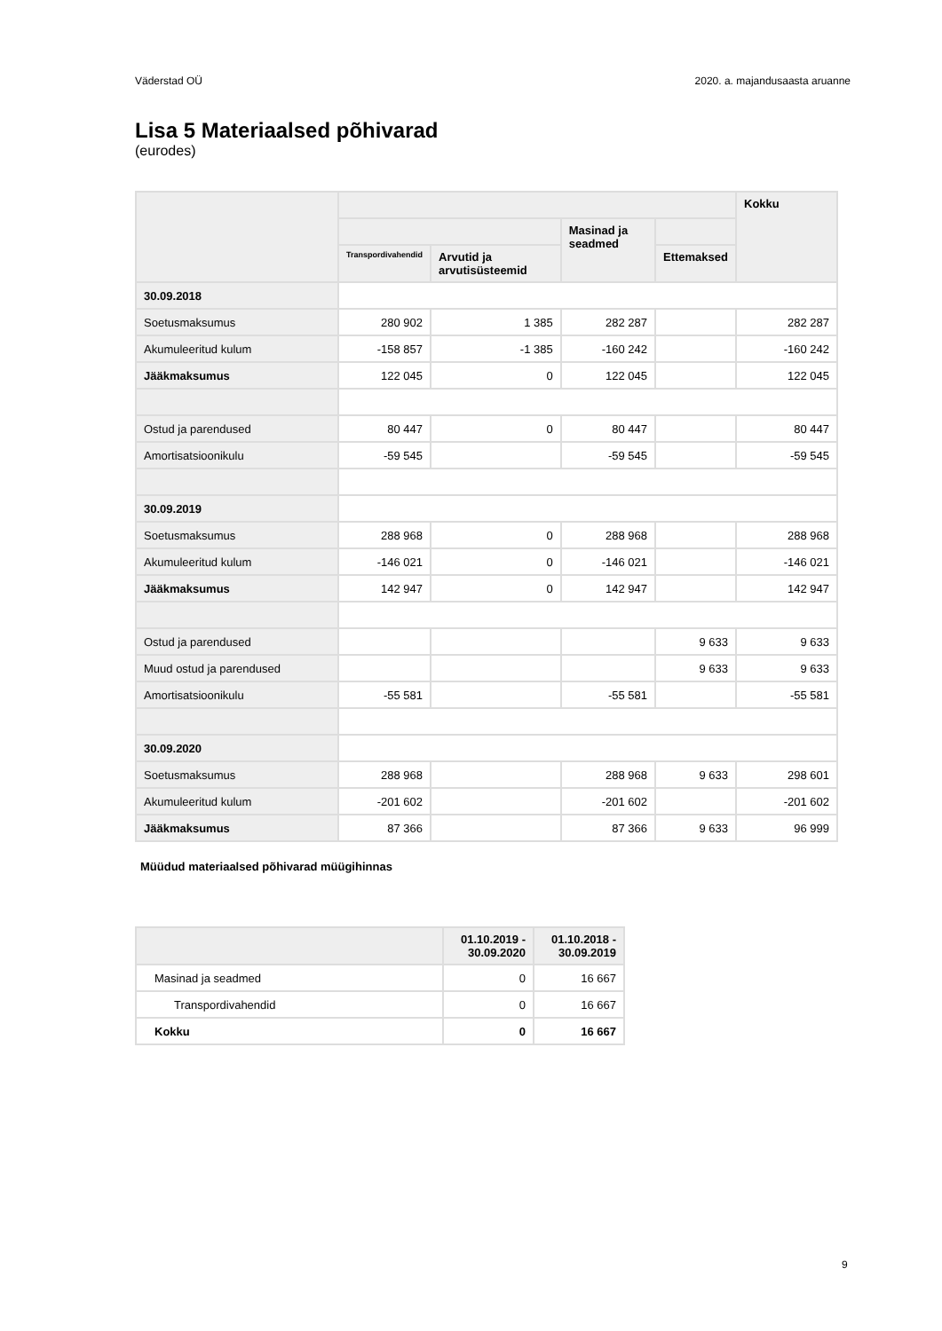Väderstad OÜ 2020. a. majandusaasta aruanne
Lisa 5 Materiaalsed põhivarad
(eurodes)
| | | | | | Kokku |
| --- | --- | --- | --- | --- | --- |
| | | | Masinad ja seadmed | | |
| | Transpordivahendid | Arvutid ja arvutisüsteemid | | Ettemaksed | |
| 30.09.2018 | | | | | |
| Soetusmaksumus | 280 902 | 1 385 | 282 287 | | 282 287 |
| Akumuleeritud kulum | -158 857 | -1 385 | -160 242 | | -160 242 |
| Jääkmaksumus | 122 045 | 0 | 122 045 | | 122 045 |
| Ostud ja parendused | 80 447 | 0 | 80 447 | | 80 447 |
| Amortisatsioonikulu | -59 545 | | -59 545 | | -59 545 |
| 30.09.2019 | | | | | |
| Soetusmaksumus | 288 968 | 0 | 288 968 | | 288 968 |
| Akumuleeritud kulum | -146 021 | 0 | -146 021 | | -146 021 |
| Jääkmaksumus | 142 947 | 0 | 142 947 | | 142 947 |
| Ostud ja parendused | | | | 9 633 | 9 633 |
| Muud ostud ja parendused | | | | 9 633 | 9 633 |
| Amortisatsioonikulu | -55 581 | | -55 581 | | -55 581 |
| 30.09.2020 | | | | | |
| Soetusmaksumus | 288 968 | | 288 968 | 9 633 | 298 601 |
| Akumuleeritud kulum | -201 602 | | -201 602 | | -201 602 |
| Jääkmaksumus | 87 366 | | 87 366 | 9 633 | 96 999 |
Müüdud materiaalsed põhivarad müügihinnas
| | 01.10.2019 - 30.09.2020 | 01.10.2018 - 30.09.2019 |
| --- | --- | --- |
| Masinad ja seadmed | 0 | 16 667 |
| Transpordivahendid | 0 | 16 667 |
| Kokku | 0 | 16 667 |
9